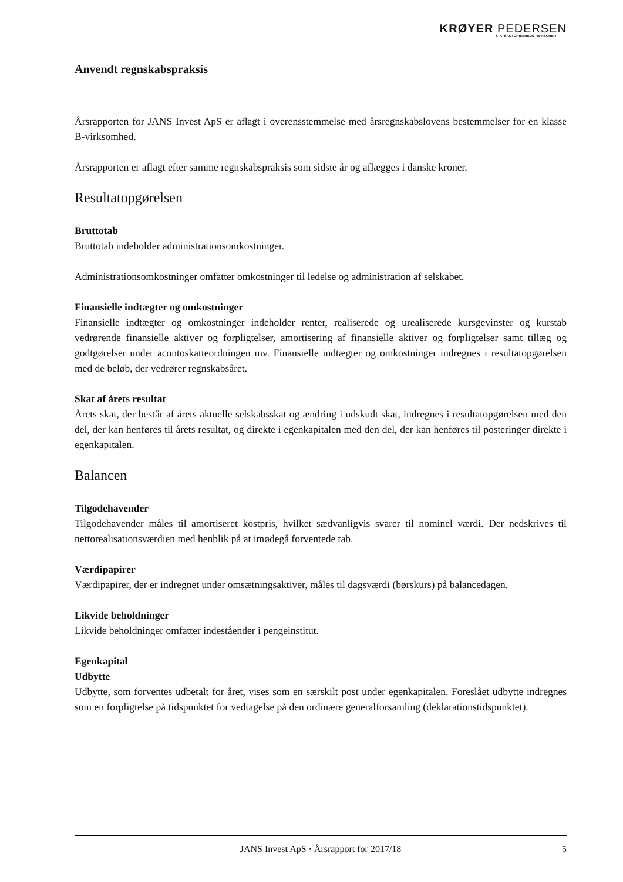KRØYER PEDERSEN
STATSAUTORISEREDE REVISORER
Anvendt regnskabspraksis
Årsrapporten for JANS Invest ApS er aflagt i overensstemmelse med årsregnskabslovens bestemmelser for en klasse B-virksomhed.
Årsrapporten er aflagt efter samme regnskabspraksis som sidste år og aflægges i danske kroner.
Resultatopgørelsen
Bruttotab
Bruttotab indeholder administrationsomkostninger.
Administrationsomkostninger omfatter omkostninger til ledelse og administration af selskabet.
Finansielle indtægter og omkostninger
Finansielle indtægter og omkostninger indeholder renter, realiserede og urealiserede kursgevinster og kurstab vedrørende finansielle aktiver og forpligtelser, amortisering af finansielle aktiver og forpligtelser samt tillæg og godtgørelser under acontoskatteordningen mv. Finansielle indtægter og omkostninger indregnes i resultatopgørelsen med de beløb, der vedrører regnskabsåret.
Skat af årets resultat
Årets skat, der består af årets aktuelle selskabsskat og ændring i udskudt skat, indregnes i resultatopgørelsen med den del, der kan henføres til årets resultat, og direkte i egenkapitalen med den del, der kan henføres til posteringer direkte i egenkapitalen.
Balancen
Tilgodehavender
Tilgodehavender måles til amortiseret kostpris, hvilket sædvanligvis svarer til nominel værdi. Der nedskrives til nettorealisationsværdien med henblik på at imødegå forventede tab.
Værdipapirer
Værdipapirer, der er indregnet under omsætningsaktiver, måles til dagsværdi (børskurs) på balancedagen.
Likvide beholdninger
Likvide beholdninger omfatter indeståender i pengeinstitut.
Egenkapital
Udbytte
Udbytte, som forventes udbetalt for året, vises som en særskilt post under egenkapitalen. Foreslået udbytte indregnes som en forpligtelse på tidspunktet for vedtagelse på den ordinære generalforsamling (deklarationstidspunktet).
JANS Invest ApS · Årsrapport for 2017/18 5